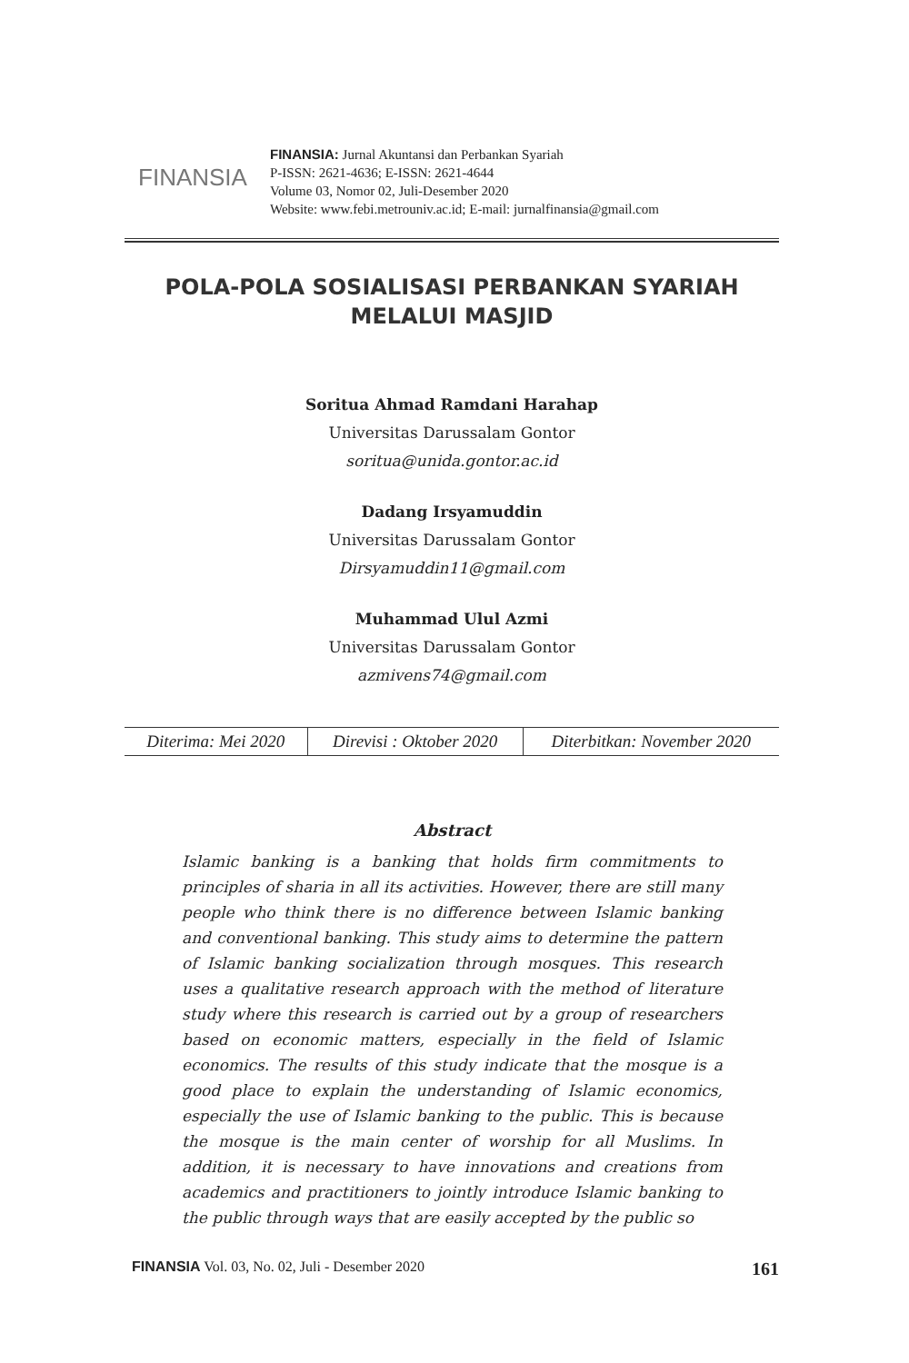FINANSIA
FINANSIA: Jurnal Akuntansi dan Perbankan Syariah
P-ISSN: 2621-4636; E-ISSN: 2621-4644
Volume 03, Nomor 02, Juli-Desember 2020
Website: www.febi.metrouniv.ac.id; E-mail: jurnalfinansia@gmail.com
POLA-POLA SOSIALISASI PERBANKAN SYARIAH
MELALUI MASJID
Soritua Ahmad Ramdani Harahap
Universitas Darussalam Gontor
soritua@unida.gontor.ac.id
Dadang Irsyamuddin
Universitas Darussalam Gontor
Dirsyamuddin11@gmail.com
Muhammad Ulul Azmi
Universitas Darussalam Gontor
azmivens74@gmail.com
| Diterima: Mei 2020 | Direvisi : Oktober 2020 | Diterbitkan: November 2020 |
Abstract
Islamic banking is a banking that holds firm commitments to principles of sharia in all its activities. However, there are still many people who think there is no difference between Islamic banking and conventional banking. This study aims to determine the pattern of Islamic banking socialization through mosques. This research uses a qualitative research approach with the method of literature study where this research is carried out by a group of researchers based on economic matters, especially in the field of Islamic economics. The results of this study indicate that the mosque is a good place to explain the understanding of Islamic economics, especially the use of Islamic banking to the public. This is because the mosque is the main center of worship for all Muslims. In addition, it is necessary to have innovations and creations from academics and practitioners to jointly introduce Islamic banking to the public through ways that are easily accepted by the public so
FINANSIA Vol. 03, No. 02, Juli - Desember 2020 161